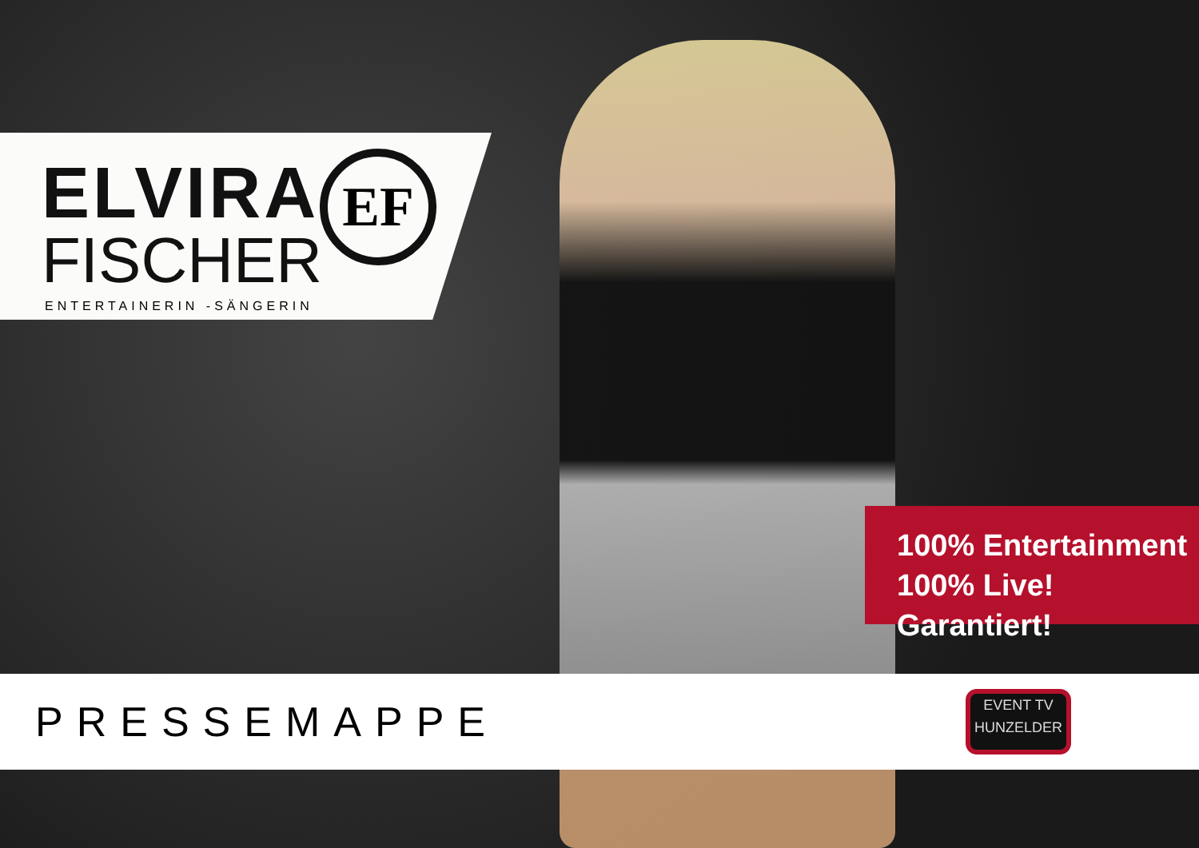ELVIRA
FISCHER
ENTERTAINERIN -SÄNGERIN
EF
100% Entertainment
100% Live! Garantiert!
PRESSEMAPPE
EVENT TV
HUNZELDER